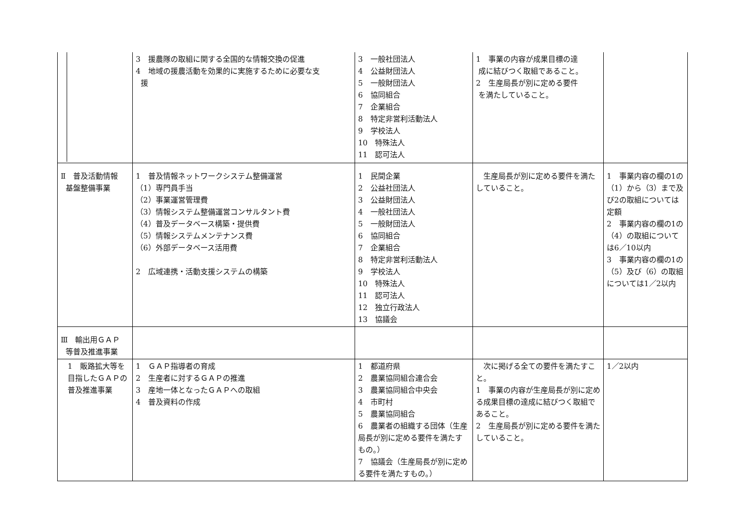| | 3 援農隊の取組に関する全国的な情報交換の促進 4 地域の援農活動を効果的に実施するために必要な支 援 | 3 一般社団法人 4 公益財団法人 5 一般財団法人 6 協同組合 7 企業組合 8 特定非営利活動法人 9 学校法人 10 特殊法人 11 認可法人 | 1 事業の内容が成果目標の達 成に結びつく取組であること。 2 生産局長が別に定める要件 を満たしていること。 | |
| Ⅱ 普及活動情報 基盤整備事業 | 1 普及情報ネットワークシステム整備運営 （1）専門員手当 （2）事業運営管理費 （3）情報システム整備運営コンサルタント費 （4）普及データベース構築・提供費 （5）情報システムメンテナンス費 （6）外部データベース活用費 2 広域連携・活動支援システムの構築 | 1 民間企業 2 公益社団法人 3 公益財団法人 4 一般社団法人 5 一般財団法人 6 協同組合 7 企業組合 8 特定非営利活動法人 9 学校法人 10 特殊法人 11 認可法人 12 独立行政法人 13 協議会 | 生産局長が別に定める要件を満たしていること。 | 1 事業内容の欄の1の（1）から（3）まで及び2の取組については定額 2 事業内容の欄の1の（4）の取組については6／10以内 3 事業内容の欄の1の（5）及び（6）の取組については1／2以内 |
| Ⅲ 輸出用ＧＡＰ 等普及推進事業 | | | | |
| 1 販路拡大等を目指したＧＡＰの普及推進事業 | 1 ＧＡＰ指導者の育成 2 生産者に対するＧＡＰの推進 3 産地一体となったＧＡＰへの取組 4 普及資料の作成 | 1 都道府県 2 農業協同組合連合会 3 農業協同組合中央会 4 市町村 5 農業協同組合 6 農業者の組織する団体（生産局長が別に定める要件を満たすもの。） 7 協議会（生産局長が別に定める要件を満たすもの。） | 次に掲げる全ての要件を満たすこと。 1 事業の内容が生産局長が別に定める成果目標の達成に結びつく取組であること。 2 生産局長が別に定める要件を満たしていること。 | 1／2以内 |